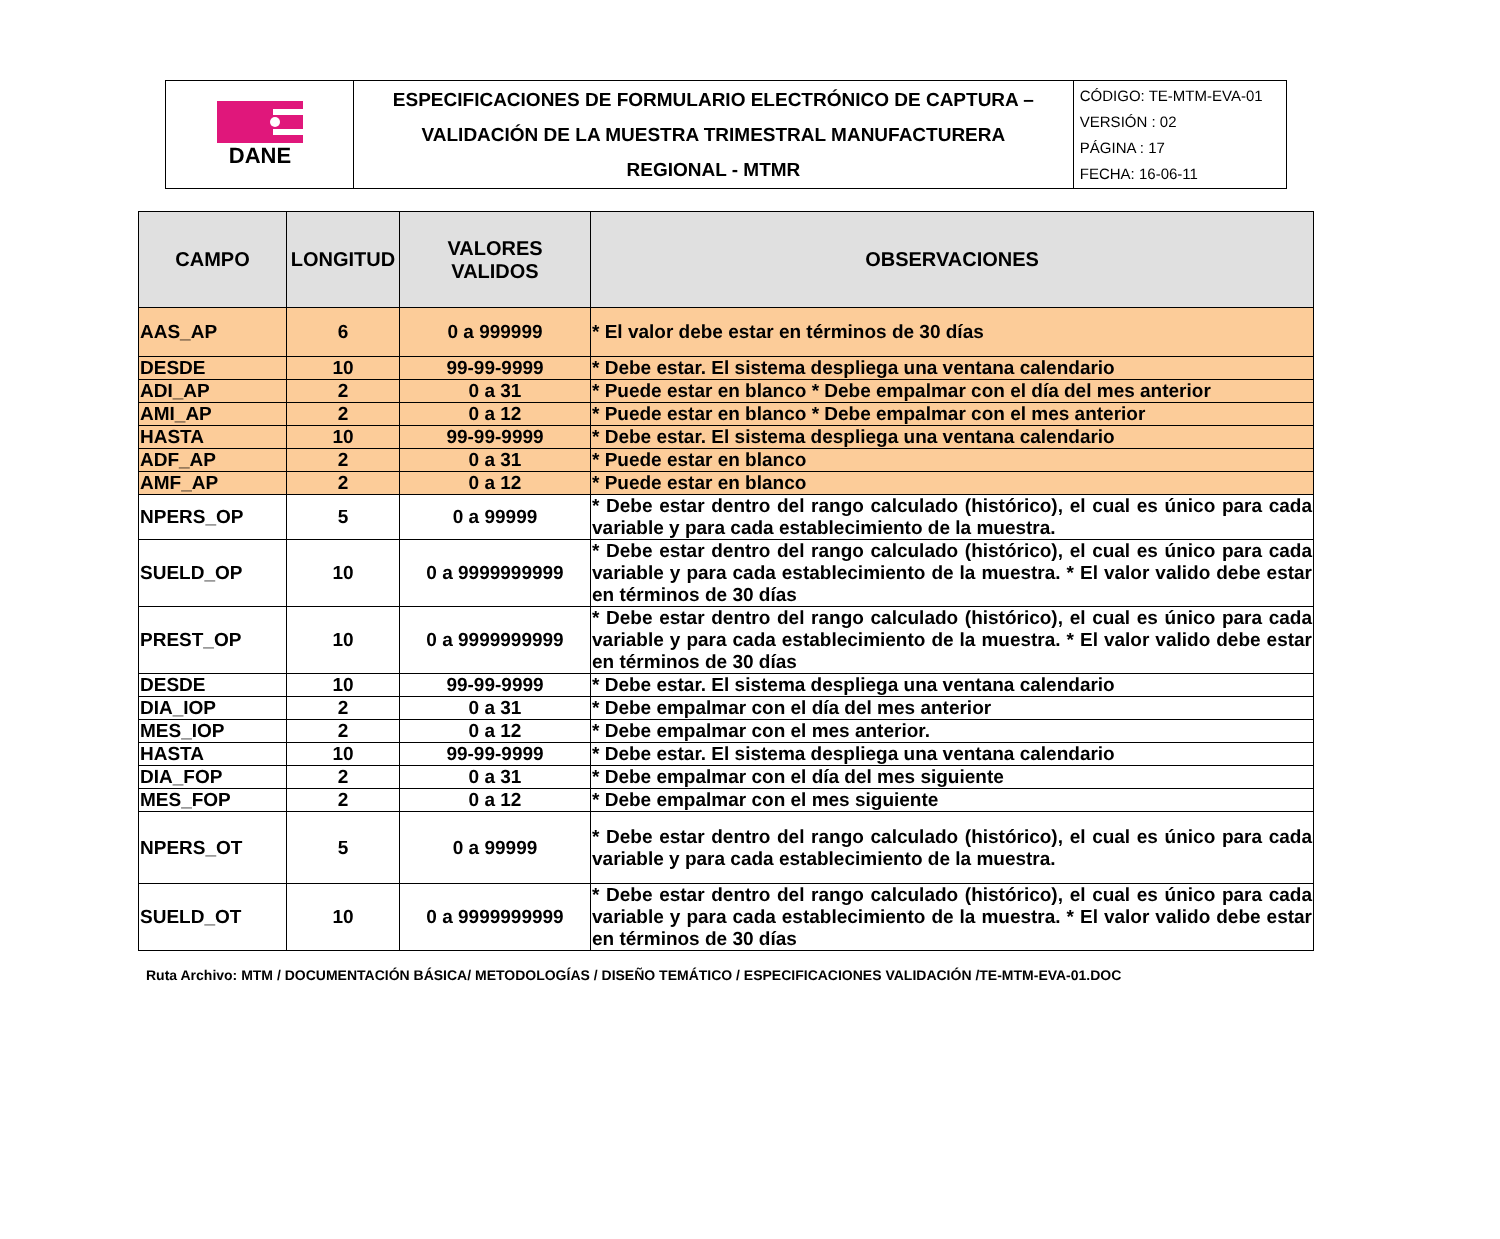| DANE | ESPECIFICACIONES DE FORMULARIO ELECTRÓNICO DE CAPTURA – VALIDACIÓN DE LA MUESTRA TRIMESTRAL MANUFACTURERA REGIONAL - MTMR | CÓDIGO: TE-MTM-EVA-01 VERSIÓN : 02 PÁGINA : 17 FECHA: 16-06-11 |
| CAMPO | LONGITUD | VALORES VALIDOS | OBSERVACIONES |
| --- | --- | --- | --- |
| AAS_AP | 6 | 0 a 999999 | * El valor debe estar en términos de 30 días |
| DESDE | 10 | 99-99-9999 | * Debe estar. El sistema despliega una ventana calendario |
| ADI_AP | 2 | 0 a 31 | * Puede estar en blanco * Debe empalmar con el día del mes anterior |
| AMI_AP | 2 | 0 a 12 | * Puede estar en blanco * Debe empalmar con el mes anterior |
| HASTA | 10 | 99-99-9999 | * Debe estar. El sistema despliega una ventana calendario |
| ADF_AP | 2 | 0 a 31 | * Puede estar en blanco |
| AMF_AP | 2 | 0 a 12 | * Puede estar en blanco |
| NPERS_OP | 5 | 0 a 99999 | * Debe estar dentro del rango calculado (histórico), el cual es único para cada variable y para cada establecimiento de la muestra. |
| SUELD_OP | 10 | 0 a 9999999999 | * Debe estar dentro del rango calculado (histórico), el cual es único para cada variable y para cada establecimiento de la muestra. * El valor valido debe estar en términos de 30 días |
| PREST_OP | 10 | 0 a 9999999999 | * Debe estar dentro del rango calculado (histórico), el cual es único para cada variable y para cada establecimiento de la muestra. * El valor valido debe estar en términos de 30 días |
| DESDE | 10 | 99-99-9999 | * Debe estar. El sistema despliega una ventana calendario |
| DIA_IOP | 2 | 0 a 31 | * Debe empalmar con el día del mes anterior |
| MES_IOP | 2 | 0 a 12 | * Debe empalmar con el mes anterior. |
| HASTA | 10 | 99-99-9999 | * Debe estar. El sistema despliega una ventana calendario |
| DIA_FOP | 2 | 0 a 31 | * Debe empalmar con el día del mes siguiente |
| MES_FOP | 2 | 0 a 12 | * Debe empalmar con el mes siguiente |
| NPERS_OT | 5 | 0 a 99999 | * Debe estar dentro del rango calculado (histórico), el cual es único para cada variable y para cada establecimiento de la muestra. |
| SUELD_OT | 10 | 0 a 9999999999 | * Debe estar dentro del rango calculado (histórico), el cual es único para cada variable y para cada establecimiento de la muestra. * El valor valido debe estar en términos de 30 días |
Ruta Archivo: MTM / DOCUMENTACIÓN BÁSICA/ METODOLOGÍAS / DISEÑO TEMÁTICO / ESPECIFICACIONES VALIDACIÓN /TE-MTM-EVA-01.DOC